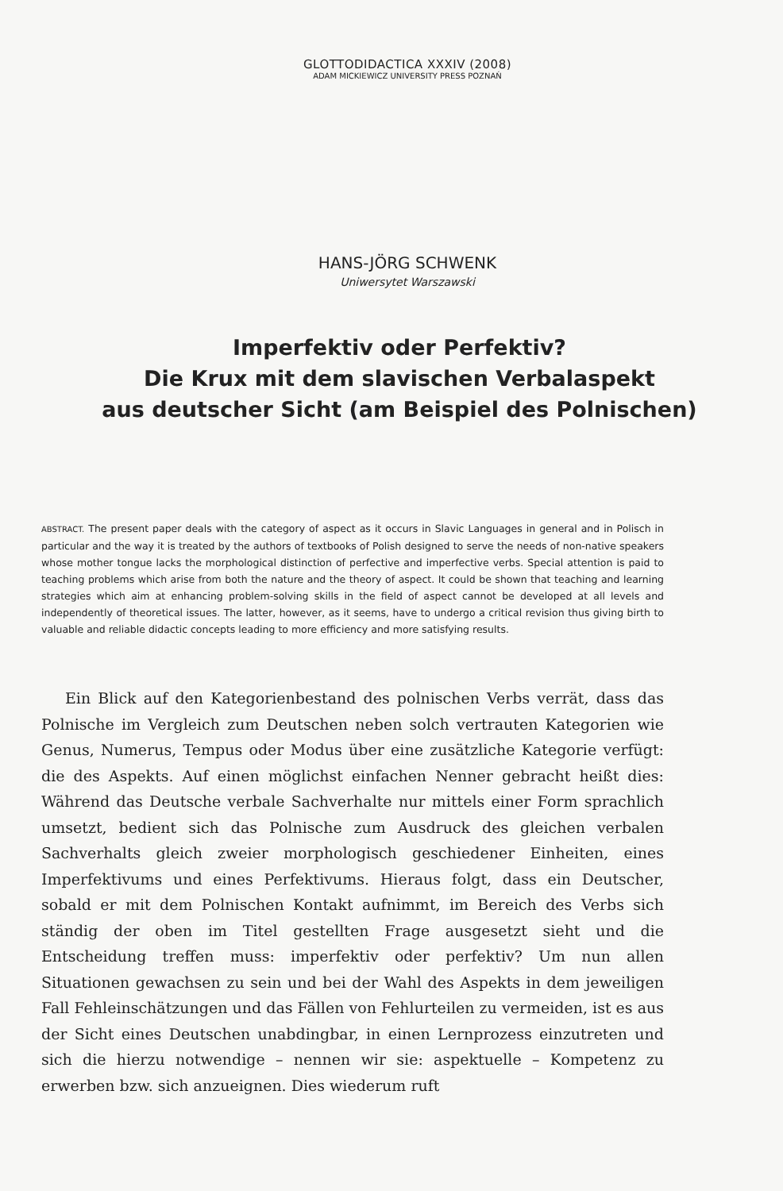GLOTTODIDACTICA XXXIV (2008)
ADAM MICKIEWICZ UNIVERSITY PRESS POZNAŃ
HANS-JÖRG SCHWENK
Uniwersytet Warszawski
Imperfektiv oder Perfektiv?
Die Krux mit dem slavischen Verbalaspekt
aus deutscher Sicht (am Beispiel des Polnischen)
ABSTRACT. The present paper deals with the category of aspect as it occurs in Slavic Languages in general and in Polisch in particular and the way it is treated by the authors of textbooks of Polish designed to serve the needs of non-native speakers whose mother tongue lacks the morphological distinction of perfective and imperfective verbs. Special attention is paid to teaching problems which arise from both the nature and the theory of aspect. It could be shown that teaching and learning strategies which aim at enhancing problem-solving skills in the field of aspect cannot be developed at all levels and independently of theoretical issues. The latter, however, as it seems, have to undergo a critical revision thus giving birth to valuable and reliable didactic concepts leading to more efficiency and more satisfying results.
Ein Blick auf den Kategorienbestand des polnischen Verbs verrät, dass das Polnische im Vergleich zum Deutschen neben solch vertrauten Kategorien wie Genus, Numerus, Tempus oder Modus über eine zusätzliche Kategorie verfügt: die des Aspekts. Auf einen möglichst einfachen Nenner gebracht heißt dies: Während das Deutsche verbale Sachverhalte nur mittels einer Form sprachlich umsetzt, bedient sich das Polnische zum Ausdruck des gleichen verbalen Sachverhalts gleich zweier morphologisch geschiedener Einheiten, eines Imperfektivums und eines Perfektivums. Hieraus folgt, dass ein Deutscher, sobald er mit dem Polnischen Kontakt aufnimmt, im Bereich des Verbs sich ständig der oben im Titel gestellten Frage ausgesetzt sieht und die Entscheidung treffen muss: imperfektiv oder perfektiv? Um nun allen Situationen gewachsen zu sein und bei der Wahl des Aspekts in dem jeweiligen Fall Fehleinschätzungen und das Fällen von Fehlurteilen zu vermeiden, ist es aus der Sicht eines Deutschen unabdingbar, in einen Lernprozess einzutreten und sich die hierzu notwendige – nennen wir sie: aspektuelle – Kompetenz zu erwerben bzw. sich anzueignen. Dies wiederum ruft